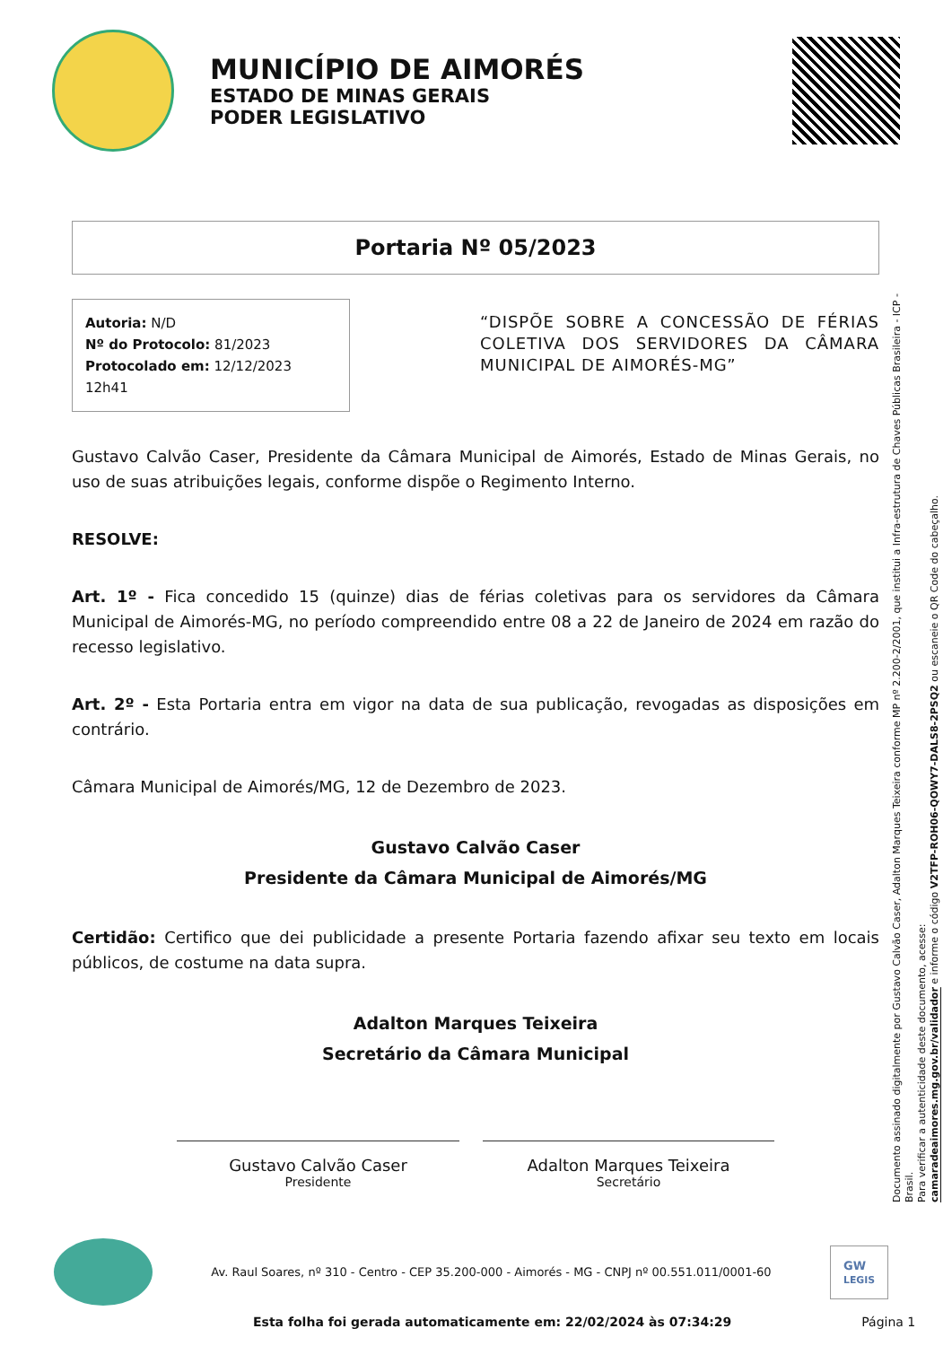MUNICÍPIO DE AIMORÉS
ESTADO DE MINAS GERAIS
PODER LEGISLATIVO
Portaria Nº 05/2023
Autoria: N/D
Nº do Protocolo: 81/2023
Protocolado em: 12/12/2023 12h41
“DISPÕE SOBRE A CONCESSÃO DE FÉRIAS COLETIVA DOS SERVIDORES DA CÂMARA MUNICIPAL DE AIMORÉS-MG”
Gustavo Calvão Caser, Presidente da Câmara Municipal de Aimorés, Estado de Minas Gerais, no uso de suas atribuições legais, conforme dispõe o Regimento Interno.
RESOLVE:
Art. 1º - Fica concedido 15 (quinze) dias de férias coletivas para os servidores da Câmara Municipal de Aimorés-MG, no período compreendido entre 08 a 22 de Janeiro de 2024 em razão do recesso legislativo.
Art. 2º - Esta Portaria entra em vigor na data de sua publicação, revogadas as disposições em contrário.
Câmara Municipal de Aimorés/MG, 12 de Dezembro de 2023.
Gustavo Calvão Caser
Presidente da Câmara Municipal de Aimorés/MG
Certidão: Certifico que dei publicidade a presente Portaria fazendo afixar seu texto em locais públicos, de costume na data supra.
Adalton Marques Teixeira
Secretário da Câmara Municipal
Gustavo Calvão Caser
Presidente
Adalton Marques Teixeira
Secretário
Documento assinado digitalmente por Gustavo Calvão Caser, Adalton Marques Teixeira conforme MP nº 2.200-2/2001, que institui a Infra-estrutura de Chaves Públicas Brasileira - ICP - Brasil.
Para verificar a autenticidade deste documento, acesse:
camaradeaimores.mg.gov.br/validador e informe o código V2TFP-ROH06-QOWY7-DALS8-2PSQ2 ou escaneie o QR Code do cabeçalho.
Av. Raul Soares, nº 310 - Centro - CEP 35.200-000 - Aimorés - MG - CNPJ nº 00.551.011/0001-60 GW
LEGIS
Esta folha foi gerada automaticamente em: 22/02/2024 às 07:34:29 Página 1